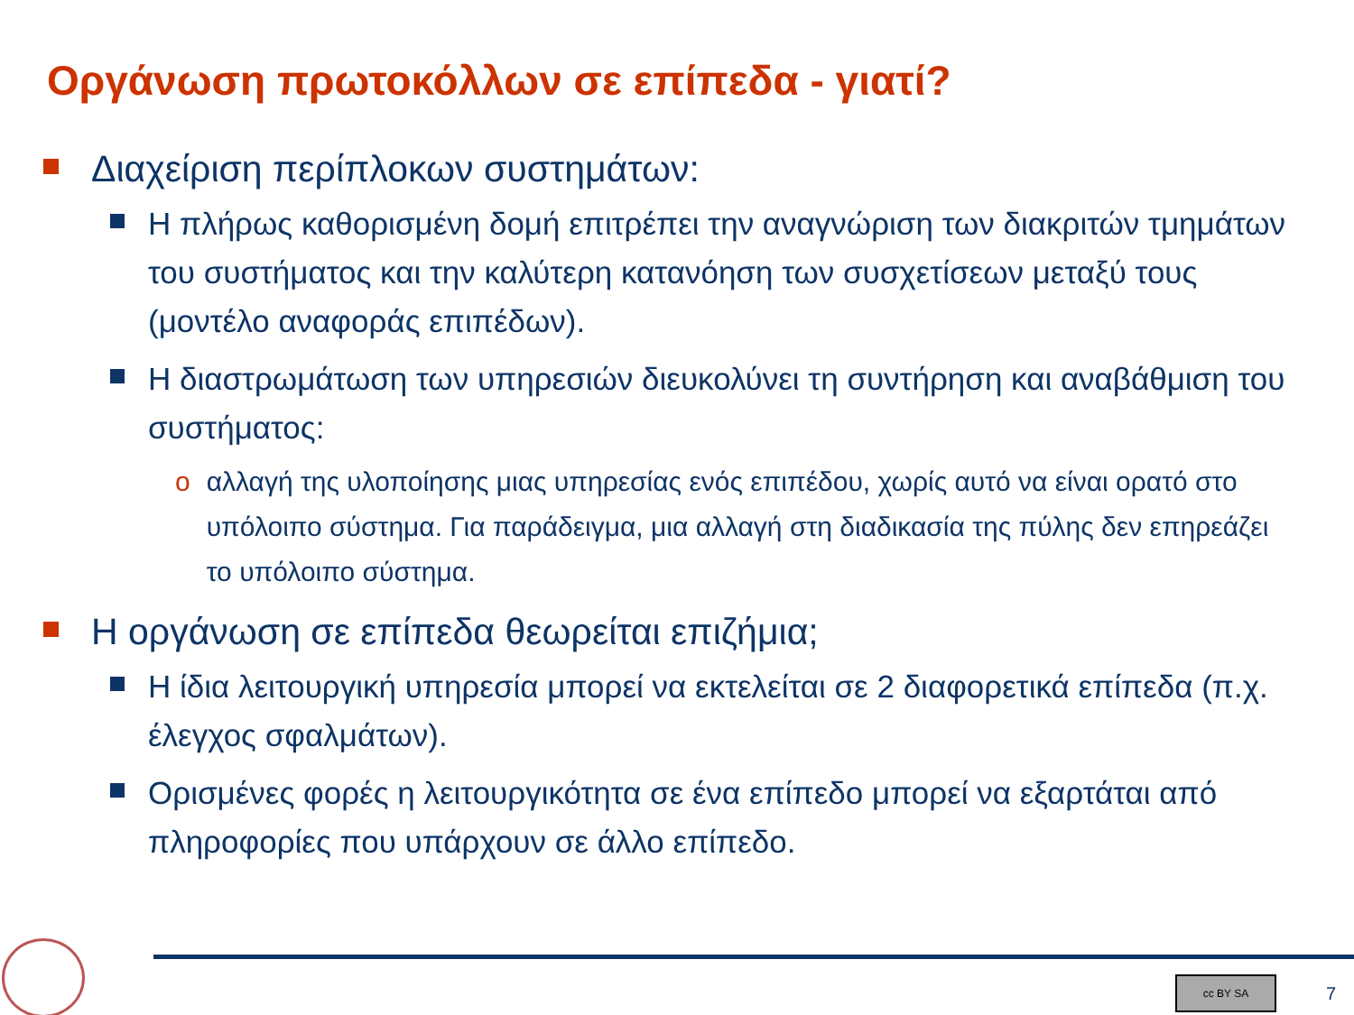Οργάνωση πρωτοκόλλων σε επίπεδα - γιατί?
Διαχείριση περίπλοκων συστημάτων:
Η πλήρως καθορισμένη δομή επιτρέπει την αναγνώριση των διακριτών τμημάτων του συστήματος και την καλύτερη κατανόηση των συσχετίσεων μεταξύ τους (μοντέλο αναφοράς επιπέδων).
Η διαστρωμάτωση των υπηρεσιών διευκολύνει τη συντήρηση και αναβάθμιση του συστήματος:
o αλλαγή της υλοποίησης μιας υπηρεσίας ενός επιπέδου, χωρίς αυτό να είναι ορατό στο υπόλοιπο σύστημα. Για παράδειγμα, μια αλλαγή στη διαδικασία της πύλης δεν επηρεάζει το υπόλοιπο σύστημα.
Η οργάνωση σε επίπεδα θεωρείται επιζήμια;
Η ίδια λειτουργική υπηρεσία μπορεί να εκτελείται σε 2 διαφορετικά επίπεδα (π.χ. έλεγχος σφαλμάτων).
Ορισμένες φορές η λειτουργικότητα σε ένα επίπεδο μπορεί να εξαρτάται από πληροφορίες που υπάρχουν σε άλλο επίπεδο.
cc BY SA
7